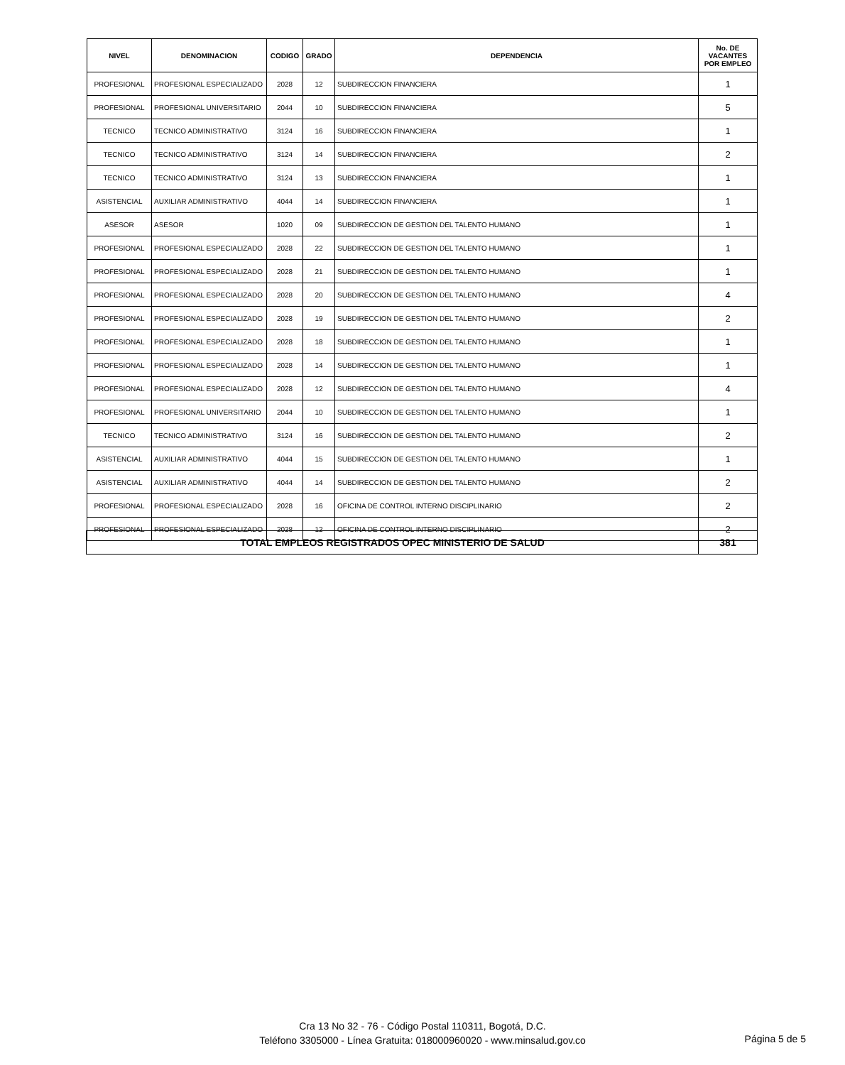| NIVEL | DENOMINACION | CODIGO | GRADO | DEPENDENCIA | No. DE VACANTES POR EMPLEO |
| --- | --- | --- | --- | --- | --- |
| PROFESIONAL | PROFESIONAL ESPECIALIZADO | 2028 | 12 | SUBDIRECCION FINANCIERA | 1 |
| PROFESIONAL | PROFESIONAL UNIVERSITARIO | 2044 | 10 | SUBDIRECCION FINANCIERA | 5 |
| TECNICO | TECNICO ADMINISTRATIVO | 3124 | 16 | SUBDIRECCION FINANCIERA | 1 |
| TECNICO | TECNICO ADMINISTRATIVO | 3124 | 14 | SUBDIRECCION FINANCIERA | 2 |
| TECNICO | TECNICO ADMINISTRATIVO | 3124 | 13 | SUBDIRECCION FINANCIERA | 1 |
| ASISTENCIAL | AUXILIAR ADMINISTRATIVO | 4044 | 14 | SUBDIRECCION FINANCIERA | 1 |
| ASESOR | ASESOR | 1020 | 09 | SUBDIRECCION DE GESTION DEL TALENTO HUMANO | 1 |
| PROFESIONAL | PROFESIONAL ESPECIALIZADO | 2028 | 22 | SUBDIRECCION DE GESTION DEL TALENTO HUMANO | 1 |
| PROFESIONAL | PROFESIONAL ESPECIALIZADO | 2028 | 21 | SUBDIRECCION DE GESTION DEL TALENTO HUMANO | 1 |
| PROFESIONAL | PROFESIONAL ESPECIALIZADO | 2028 | 20 | SUBDIRECCION DE GESTION DEL TALENTO HUMANO | 4 |
| PROFESIONAL | PROFESIONAL ESPECIALIZADO | 2028 | 19 | SUBDIRECCION DE GESTION DEL TALENTO HUMANO | 2 |
| PROFESIONAL | PROFESIONAL ESPECIALIZADO | 2028 | 18 | SUBDIRECCION DE GESTION DEL TALENTO HUMANO | 1 |
| PROFESIONAL | PROFESIONAL ESPECIALIZADO | 2028 | 14 | SUBDIRECCION DE GESTION DEL TALENTO HUMANO | 1 |
| PROFESIONAL | PROFESIONAL ESPECIALIZADO | 2028 | 12 | SUBDIRECCION DE GESTION DEL TALENTO HUMANO | 4 |
| PROFESIONAL | PROFESIONAL UNIVERSITARIO | 2044 | 10 | SUBDIRECCION DE GESTION DEL TALENTO HUMANO | 1 |
| TECNICO | TECNICO ADMINISTRATIVO | 3124 | 16 | SUBDIRECCION DE GESTION DEL TALENTO HUMANO | 2 |
| ASISTENCIAL | AUXILIAR ADMINISTRATIVO | 4044 | 15 | SUBDIRECCION DE GESTION DEL TALENTO HUMANO | 1 |
| ASISTENCIAL | AUXILIAR ADMINISTRATIVO | 4044 | 14 | SUBDIRECCION DE GESTION DEL TALENTO HUMANO | 2 |
| PROFESIONAL | PROFESIONAL ESPECIALIZADO | 2028 | 16 | OFICINA DE CONTROL INTERNO DISCIPLINARIO | 2 |
| PROFESIONAL | PROFESIONAL ESPECIALIZADO | 2028 | 12 | OFICINA DE CONTROL INTERNO DISCIPLINARIO | 2 |
| TOTAL EMPLEOS REGISTRADOS OPEC MINISTERIO DE SALUD | 381 |
Cra 13 No 32 - 76 - Código Postal 110311, Bogotá, D.C.
Teléfono 3305000 - Línea Gratuita: 018000960020 - www.minsalud.gov.co
Página 5 de 5